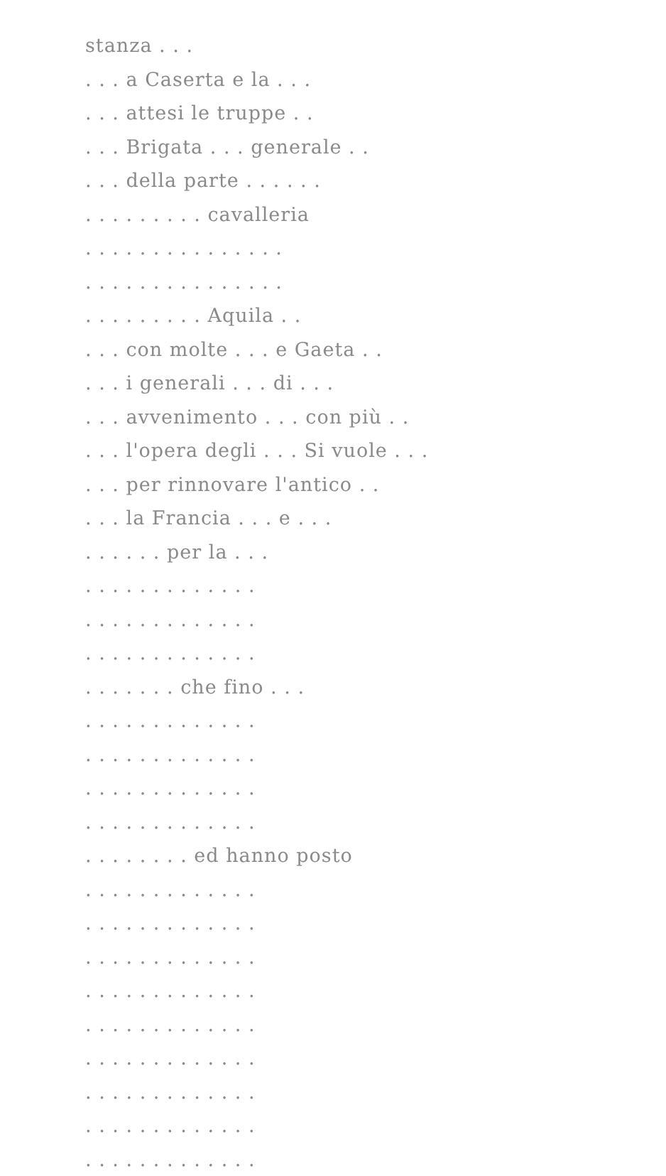stanza . . .
. . . a Caserta e la . . .
. . . attesi le truppe . .
. . . Brigata . . . generale . .
. . . della parte . . . . . .
. . . . . . . . . cavalleria
. . . . . . . . . . . . . . .
. . . . . . . . . . . . . . .
. . . . . . . . . Aquila . .
. . . con molte . . . e Gaeta . .
. . . i generali . . . di . . .
. . . avvenimento . . . con più . .
. . . l'opera degli . . . Si vuole . . .
. . . per rinnovare l'antico . .
. . . la Francia . . . e . . .
. . . . . . per la . . .
. . . . . . . . . . . . .
. . . . . . . . . . . . .
. . . . . . . . . . . . .
. . . . . . . che fino . . .
. . . . . . . . . . . . .
. . . . . . . . . . . . .
. . . . . . . . . . . . .
. . . . . . . . . . . . .
. . . . . . . . ed hanno posto
. . . . . . . . . . . . .
. . . . . . . . . . . . .
. . . . . . . . . . . . .
. . . . . . . . . . . . .
. . . . . . . . . . . . .
. . . . . . . . . . . . .
. . . . . . . . . . . . .
. . . . . . . . . . . . .
. . . . . . . . . . . . .